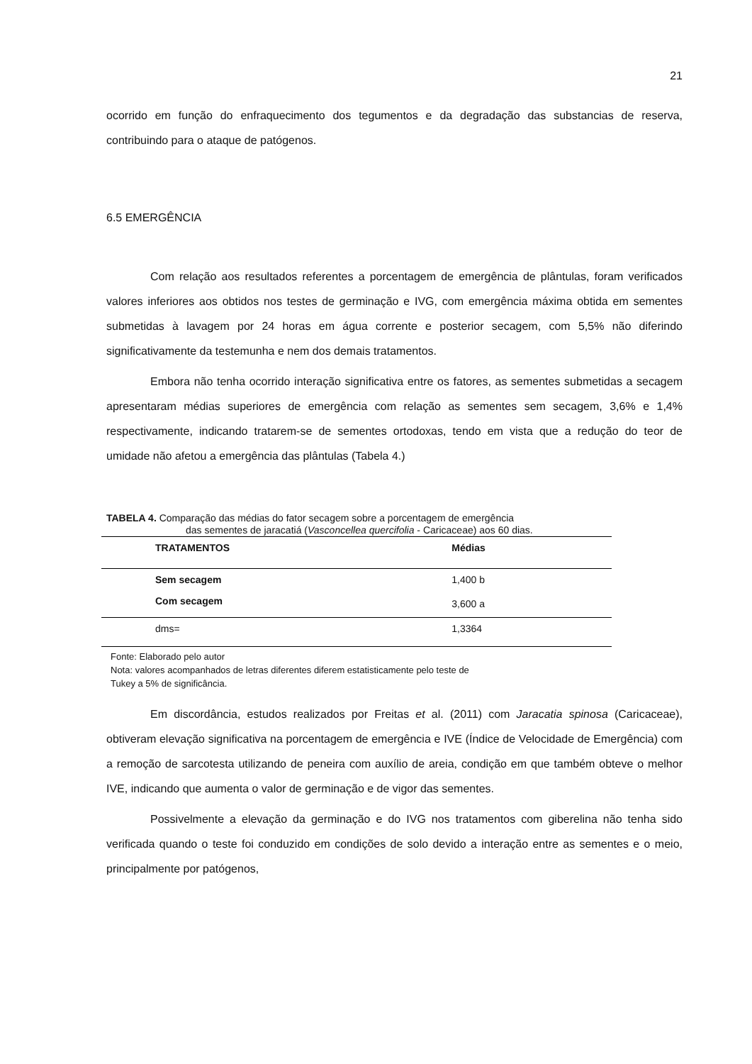21
ocorrido em função do enfraquecimento dos tegumentos e da degradação das substancias de reserva, contribuindo para o ataque de patógenos.
6.5 EMERGÊNCIA
Com relação aos resultados referentes a porcentagem de emergência de plântulas, foram verificados valores inferiores aos obtidos nos testes de germinação e IVG, com emergência máxima obtida em sementes submetidas à lavagem por 24 horas em água corrente e posterior secagem, com 5,5% não diferindo significativamente da testemunha e nem dos demais tratamentos.
Embora não tenha ocorrido interação significativa entre os fatores, as sementes submetidas a secagem apresentaram médias superiores de emergência com relação as sementes sem secagem, 3,6% e 1,4% respectivamente, indicando tratarem-se de sementes ortodoxas, tendo em vista que a redução do teor de umidade não afetou a emergência das plântulas (Tabela 4.)
TABELA 4. Comparação das médias do fator secagem sobre a porcentagem de emergência
das sementes de jaracatiá (Vasconcellea quercifolia - Caricaceae) aos 60 dias.
| TRATAMENTOS | Médias |
| --- | --- |
| Sem secagem | 1,400 b |
| Com secagem | 3,600 a |
| dms= | 1,3364 |
Fonte: Elaborado pelo autor
Nota: valores acompanhados de letras diferentes diferem estatisticamente pelo teste de
Tukey a 5% de significância.
Em discordância, estudos realizados por Freitas et al. (2011) com Jaracatia spinosa (Caricaceae), obtiveram elevação significativa na porcentagem de emergência e IVE (Índice de Velocidade de Emergência) com a remoção de sarcotesta utilizando de peneira com auxílio de areia, condição em que também obteve o melhor IVE, indicando que aumenta o valor de germinação e de vigor das sementes.
Possivelmente a elevação da germinação e do IVG nos tratamentos com giberelina não tenha sido verificada quando o teste foi conduzido em condições de solo devido a interação entre as sementes e o meio, principalmente por patógenos,